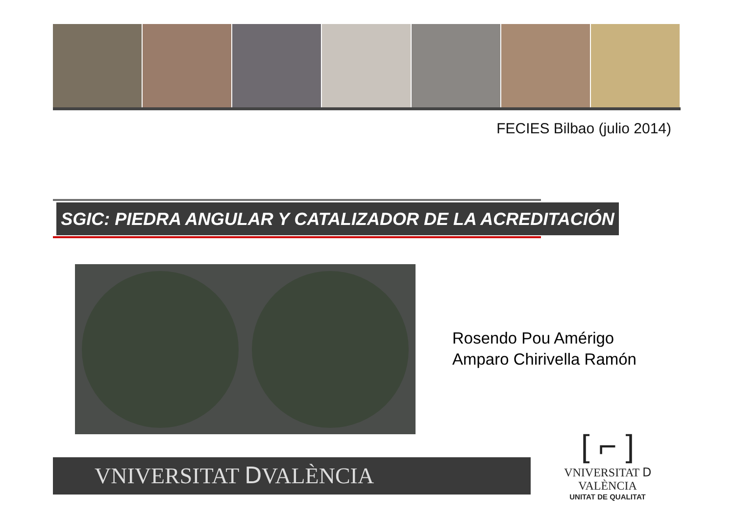FECIES Bilbao (julio 2014)
SGIC: PIEDRA ANGULAR Y CATALIZADOR DE LA ACREDITACIÓN
Rosendo Pou Amérigo
Amparo Chirivella Ramón
VNIVERSITAT ⅮVALÈNCIA
[ ⌐ ]
VNIVERSITAT Ⅾ VALÈNCIA
UNITAT DE QUALITAT